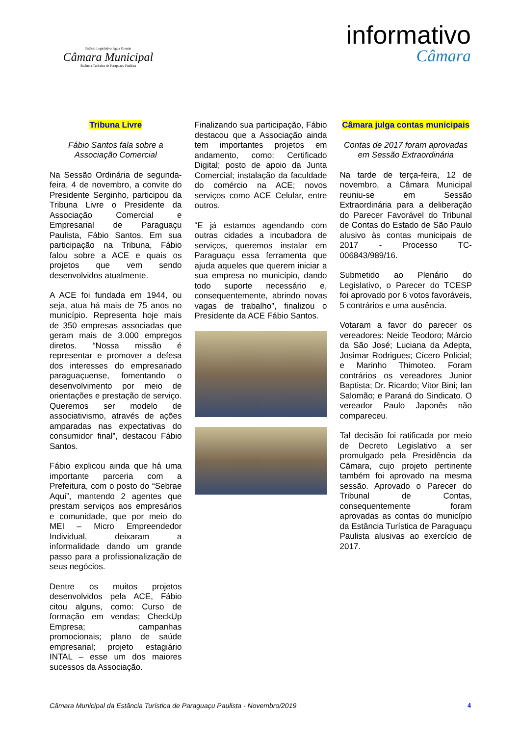Palácio Legislativo Água Grande
Câmara Municipal
Estância Turística de Paraguaçu Paulista
informativo
Câmara
Tribuna Livre
Fábio Santos fala sobre a Associação Comercial
Na Sessão Ordinária de segunda-feira, 4 de novembro, a convite do Presidente Serginho, participou da Tribuna Livre o Presidente da Associação Comercial e Empresarial de Paraguaçu Paulista, Fábio Santos. Em sua participação na Tribuna, Fábio falou sobre a ACE e quais os projetos que vem sendo desenvolvidos atualmente.
A ACE foi fundada em 1944, ou seja, atua há mais de 75 anos no município. Representa hoje mais de 350 empresas associadas que geram mais de 3.000 empregos diretos. “Nossa missão é representar e promover a defesa dos interesses do empresariado paraguaçuense, fomentando o desenvolvimento por meio de orientações e prestação de serviço. Queremos ser modelo de associativismo, através de ações amparadas nas expectativas do consumidor final”, destacou Fábio Santos.
Fábio explicou ainda que há uma importante parceria com a Prefeitura, com o posto do “Sebrae Aqui”, mantendo 2 agentes que prestam serviços aos empresários e comunidade, que por meio do MEI – Micro Empreendedor Individual, deixaram a informalidade dando um grande passo para a profissionalização de seus negócios.
Dentre os muitos projetos desenvolvidos pela ACE, Fábio citou alguns, como: Curso de formação em vendas; CheckUp Empresa; campanhas promocionais; plano de saúde empresarial; projeto estagiário INTAL – esse um dos maiores sucessos da Associação.
Finalizando sua participação, Fábio destacou que a Associação ainda tem importantes projetos em andamento, como: Certificado Digital; posto de apoio da Junta Comercial; instalação da faculdade do comércio na ACE; novos serviços como ACE Celular, entre outros.
“E já estamos agendando com outras cidades a incubadora de serviços, queremos instalar em Paraguaçu essa ferramenta que ajuda aqueles que querem iniciar a sua empresa no município, dando todo suporte necessário e, consequentemente, abrindo novas vagas de trabalho”, finalizou o Presidente da ACE Fábio Santos.
Câmara julga contas municipais
Contas de 2017 foram aprovadas em Sessão Extraordinária
Na tarde de terça-feira, 12 de novembro, a Câmara Municipal reuniu-se em Sessão Extraordinária para a deliberação do Parecer Favorável do Tribunal de Contas do Estado de São Paulo alusivo às contas municipais de 2017 - Processo TC-006843/989/16.
Submetido ao Plenário do Legislativo, o Parecer do TCESP foi aprovado por 6 votos favoráveis, 5 contrários e uma ausência.
Votaram a favor do parecer os vereadores: Neide Teodoro; Márcio da São José; Luciana da Adepta, Josimar Rodrigues; Cícero Policial; e Marinho Thimoteo. Foram contrários os vereadores Junior Baptista; Dr. Ricardo; Vitor Bini; Ian Salomão; e Paraná do Sindicato. O vereador Paulo Japonês não compareceu.
Tal decisão foi ratificada por meio de Decreto Legislativo a ser promulgado pela Presidência da Câmara, cujo projeto pertinente também foi aprovado na mesma sessão. Aprovado o Parecer do Tribunal de Contas, consequentemente foram aprovadas as contas do município da Estância Turística de Paraguaçu Paulista alusivas ao exercício de 2017.
Câmara Municipal da Estância Turística de Paraguaçu Paulista - Novembro/2019 4